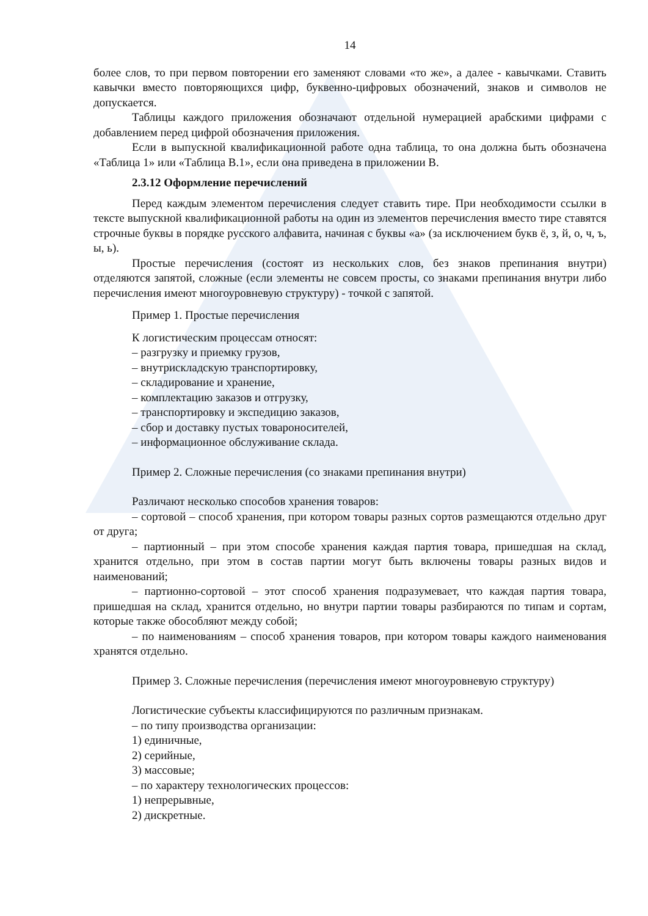14
более слов, то при первом повторении его заменяют словами «то же», а далее - кавычками. Ставить кавычки вместо повторяющихся цифр, буквенно-цифровых обозначений, знаков и символов не допускается.
Таблицы каждого приложения обозначают отдельной нумерацией арабскими цифрами с добавлением перед цифрой обозначения приложения.
Если в выпускной квалификационной работе одна таблица, то она должна быть обозначена «Таблица 1» или «Таблица В.1», если она приведена в приложении В.
2.3.12 Оформление перечислений
Перед каждым элементом перечисления следует ставить тире. При необходимости ссылки в тексте выпускной квалификационной работы на один из элементов перечисления вместо тире ставятся строчные буквы в порядке русского алфавита, начиная с буквы «а» (за исключением букв ё, з, й, о, ч, ъ, ы, ь).
Простые перечисления (состоят из нескольких слов, без знаков препинания внутри) отделяются запятой, сложные (если элементы не совсем просты, со знаками препинания внутри либо перечисления имеют многоуровневую структуру) - точкой с запятой.
Пример 1. Простые перечисления
К логистическим процессам относят:
– разгрузку и приемку грузов,
– внутрискладскую транспортировку,
– складирование и хранение,
– комплектацию заказов и отгрузку,
– транспортировку и экспедицию заказов,
– сбор и доставку пустых товароносителей,
– информационное обслуживание склада.
Пример 2. Сложные перечисления (со знаками препинания внутри)
Различают несколько способов хранения товаров:
– сортовой – способ хранения, при котором товары разных сортов размещаются отдельно друг от друга;
– партионный – при этом способе хранения каждая партия товара, пришедшая на склад, хранится отдельно, при этом в состав партии могут быть включены товары разных видов и наименований;
– партионно-сортовой – этот способ хранения подразумевает, что каждая партия товара, пришедшая на склад, хранится отдельно, но внутри партии товары разбираются по типам и сортам, которые также обособляют между собой;
– по наименованиям – способ хранения товаров, при котором товары каждого наименования хранятся отдельно.
Пример 3. Сложные перечисления (перечисления имеют многоуровневую структуру)
Логистические субъекты классифицируются по различным признакам.
– по типу производства организации:
1) единичные,
2) серийные,
3) массовые;
– по характеру технологических процессов:
1) непрерывные,
2) дискретные.